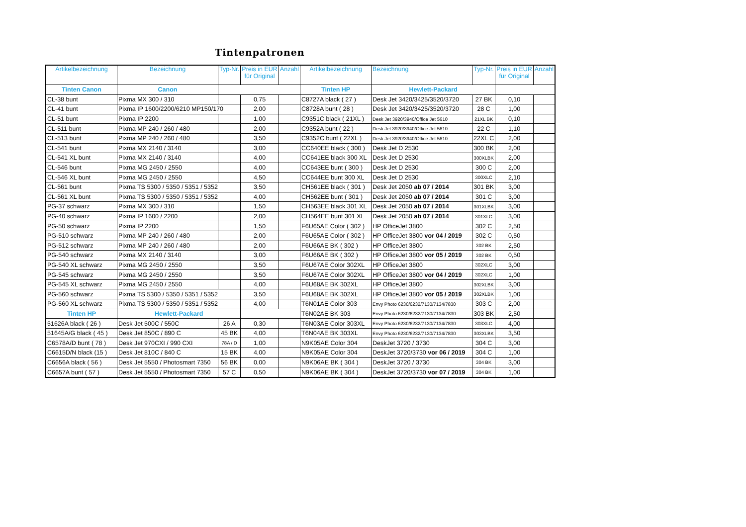Tintenpatronen
| Artikelbezeichnung | Bezeichnung | Typ-Nr. | Preis in EUR für Original | Anzahl | Artikelbezeichnung | Bezeichnung | Typ-Nr. | Preis in EUR für Original | Anzahl |
| --- | --- | --- | --- | --- | --- | --- | --- | --- | --- |
| Tinten Canon | Canon | | | | Tinten HP | Hewlett-Packard | | | |
| CL-38 bunt | Pixma MX 300 / 310 | | 0,75 | | C8727A black ( 27 ) | Desk Jet 3420/3425/3520/3720 | 27 BK | 0,10 | |
| CL-41 bunt | Pixma IP 1600/2200/6210 MP150/170 | | 2,00 | | C8728A bunt ( 28 ) | Desk Jet 3420/3425/3520/3720 | 28 C | 1,00 | |
| CL-51 bunt | Pixma IP 2200 | | 1,00 | | C9351C black ( 21XL ) | Desk Jet 3920/3940/Office Jet 5610 | 21XL BK | 0,10 | |
| CL-511 bunt | Pixma MP 240 / 260 / 480 | | 2,00 | | C9352A bunt ( 22 ) | Desk Jet 3920/3940/Office Jet 5610 | 22 C | 1,10 | |
| CL-513 bunt | Pixma MP 240 / 260 / 480 | | 3,50 | | C9352C bunt ( 22XL ) | Desk Jet 3920/3940/Office Jet 5610 | 22XL C | 2,00 | |
| CL-541 bunt | Pixma MX 2140 / 3140 | | 3,00 | | CC640EE black ( 300 ) | Desk Jet D 2530 | 300 BK | 2,00 | |
| CL-541 XL bunt | Pixma MX 2140 / 3140 | | 4,00 | | CC641EE black 300 XL | Desk Jet D 2530 | 300XLBK | 2,00 | |
| CL-546 bunt | Pixma MG 2450 / 2550 | | 4,00 | | CC643EE bunt ( 300 ) | Desk Jet D 2530 | 300 C | 2,00 | |
| CL-546 XL bunt | Pixma MG 2450 / 2550 | | 4,50 | | CC644EE bunt 300 XL | Desk Jet D 2530 | 300XLC | 2,10 | |
| CL-561 bunt | Pixma TS 5300 / 5350 / 5351 / 5352 | | 3,50 | | CH561EE black ( 301 ) | Desk Jet 2050 ab 07 / 2014 | 301 BK | 3,00 | |
| CL-561 XL bunt | Pixma TS 5300 / 5350 / 5351 / 5352 | | 4,00 | | CH562EE bunt ( 301 ) | Desk Jet 2050 ab 07 / 2014 | 301 C | 3,00 | |
| PG-37 schwarz | Pixma MX 300 / 310 | | 1,50 | | CH563EE black 301 XL | Desk Jet 2050 ab 07 / 2014 | 301XLBK | 3,00 | |
| PG-40 schwarz | Pixma IP 1600 / 2200 | | 2,00 | | CH564EE bunt 301 XL | Desk Jet 2050 ab 07 / 2014 | 301XLC | 3,00 | |
| PG-50 schwarz | Pixma IP 2200 | | 1,50 | | F6U65AE Color ( 302 ) | HP OfficeJet 3800 | 302 C | 2,50 | |
| PG-510 schwarz | Pixma MP 240 / 260 / 480 | | 2,00 | | F6U65AE Color ( 302 ) | HP OfficeJet 3800 vor 04 / 2019 | 302 C | 0,50 | |
| PG-512 schwarz | Pixma MP 240 / 260 / 480 | | 2,00 | | F6U66AE BK ( 302 ) | HP OfficeJet 3800 | 302 BK | 2,50 | |
| PG-540 schwarz | Pixma MX 2140 / 3140 | | 3,00 | | F6U66AE BK ( 302 ) | HP OfficeJet 3800 vor 05 / 2019 | 302 BK | 0,50 | |
| PG-540 XL schwarz | Pixma MG 2450 / 2550 | | 3,50 | | F6U67AE Color 302XL | HP OfficeJet 3800 | 302XLC | 3,00 | |
| PG-545 schwarz | Pixma MG 2450 / 2550 | | 3,50 | | F6U67AE Color 302XL | HP OfficeJet 3800 vor 04 / 2019 | 302XLC | 1,00 | |
| PG-545 XL schwarz | Pixma MG 2450 / 2550 | | 4,00 | | F6U68AE BK 302XL | HP OfficeJet 3800 | 302XLBK | 3,00 | |
| PG-560 schwarz | Pixma TS 5300 / 5350 / 5351 / 5352 | | 3,50 | | F6U68AE BK 302XL | HP OfficeJet 3800 vor 05 / 2019 | 302XLBK | 1,00 | |
| PG-560 XL schwarz | Pixma TS 5300 / 5350 / 5351 / 5352 | | 4,00 | | T6N01AE Color 303 | Envy Photo 6230/6232/7130/7134/7830 | 303 C | 2,00 | |
| Tinten HP | Hewlett-Packard | | | | T6N02AE BK 303 | Envy Photo 6230/6232/7130/7134/7830 | 303 BK | 2,50 | |
| 51626A black ( 26 ) | Desk Jet 500C / 550C | 26 A | 0,30 | | T6N03AE Color 303XL | Envy Photo 6230/6232/7130/7134/7830 | 303XLC | 4,00 | |
| 51645A/G black ( 45 ) | Desk Jet 850C / 890 C | 45 BK | 4,00 | | T6N04AE BK 303XL | Envy Photo 6230/6232/7130/7134/7830 | 303XLBK | 3,50 | |
| C6578A/D bunt ( 78 ) | Desk Jet 970CXI / 990 CXI | 78A / D | 1,00 | | N9K05AE Color 304 | DeskJet 3720 / 3730 | 304 C | 3,00 | |
| C6615D/N black (15 ) | Desk Jet 810C / 840 C | 15 BK | 4,00 | | N9K05AE Color 304 | DeskJet 3720/3730 vor 06 / 2019 | 304 C | 1,00 | |
| C6656A black ( 56 ) | Desk Jet 5550 / Photosmart 7350 | 56 BK | 0,00 | | N9K06AE BK ( 304 ) | DeskJet 3720 / 3730 | 304 BK | 3,00 | |
| C6657A bunt ( 57 ) | Desk Jet 5550 / Photosmart 7350 | 57 C | 0,50 | | N9K06AE BK ( 304 ) | DeskJet 3720/3730 vor 07 / 2019 | 304 BK | 1,00 | |